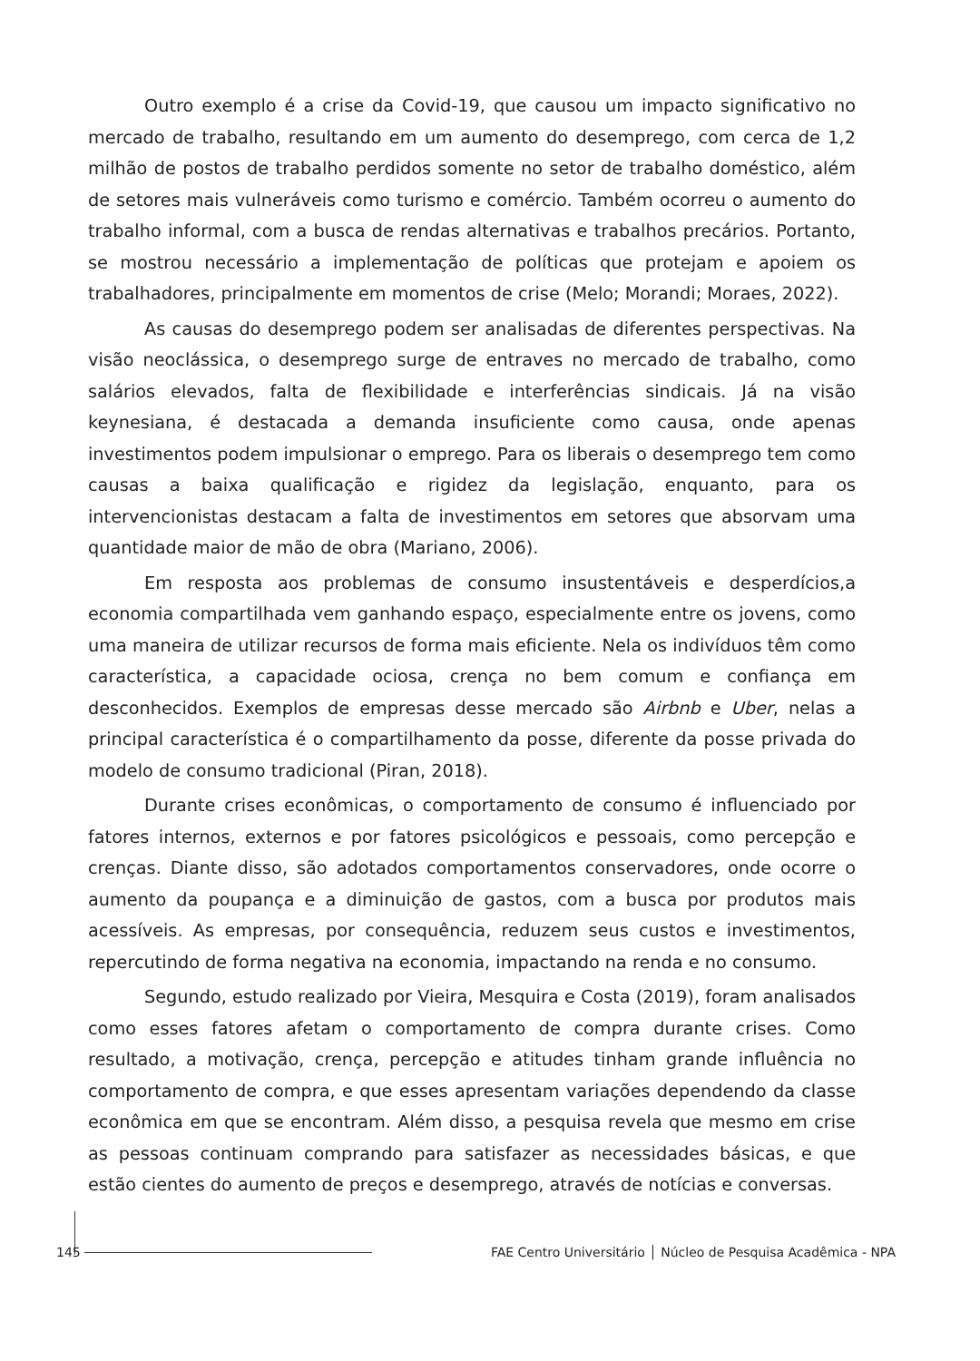Outro exemplo é a crise da Covid-19, que causou um impacto significativo no mercado de trabalho, resultando em um aumento do desemprego, com cerca de 1,2 milhão de postos de trabalho perdidos somente no setor de trabalho doméstico, além de setores mais vulneráveis como turismo e comércio. Também ocorreu o aumento do trabalho informal, com a busca de rendas alternativas e trabalhos precários. Portanto, se mostrou necessário a implementação de políticas que protejam e apoiem os trabalhadores, principalmente em momentos de crise (Melo; Morandi; Moraes, 2022).
As causas do desemprego podem ser analisadas de diferentes perspectivas. Na visão neoclássica, o desemprego surge de entraves no mercado de trabalho, como salários elevados, falta de flexibilidade e interferências sindicais. Já na visão keynesiana, é destacada a demanda insuficiente como causa, onde apenas investimentos podem impulsionar o emprego. Para os liberais o desemprego tem como causas a baixa qualificação e rigidez da legislação, enquanto, para os intervencionistas destacam a falta de investimentos em setores que absorvam uma quantidade maior de mão de obra (Mariano, 2006).
Em resposta aos problemas de consumo insustentáveis e desperdícios,a economia compartilhada vem ganhando espaço, especialmente entre os jovens, como uma maneira de utilizar recursos de forma mais eficiente. Nela os indivíduos têm como característica, a capacidade ociosa, crença no bem comum e confiança em desconhecidos. Exemplos de empresas desse mercado são Airbnb e Uber, nelas a principal característica é o compartilhamento da posse, diferente da posse privada do modelo de consumo tradicional (Piran, 2018).
Durante crises econômicas, o comportamento de consumo é influenciado por fatores internos, externos e por fatores psicológicos e pessoais, como percepção e crenças. Diante disso, são adotados comportamentos conservadores, onde ocorre o aumento da poupança e a diminuição de gastos, com a busca por produtos mais acessíveis. As empresas, por consequência, reduzem seus custos e investimentos, repercutindo de forma negativa na economia, impactando na renda e no consumo.
Segundo, estudo realizado por Vieira, Mesquira e Costa (2019), foram analisados como esses fatores afetam o comportamento de compra durante crises. Como resultado, a motivação, crença, percepção e atitudes tinham grande influência no comportamento de compra, e que esses apresentam variações dependendo da classe econômica em que se encontram. Além disso, a pesquisa revela que mesmo em crise as pessoas continuam comprando para satisfazer as necessidades básicas, e que estão cientes do aumento de preços e desemprego, através de notícias e conversas.
145 FAE Centro Universitário │ Núcleo de Pesquisa Acadêmica - NPA